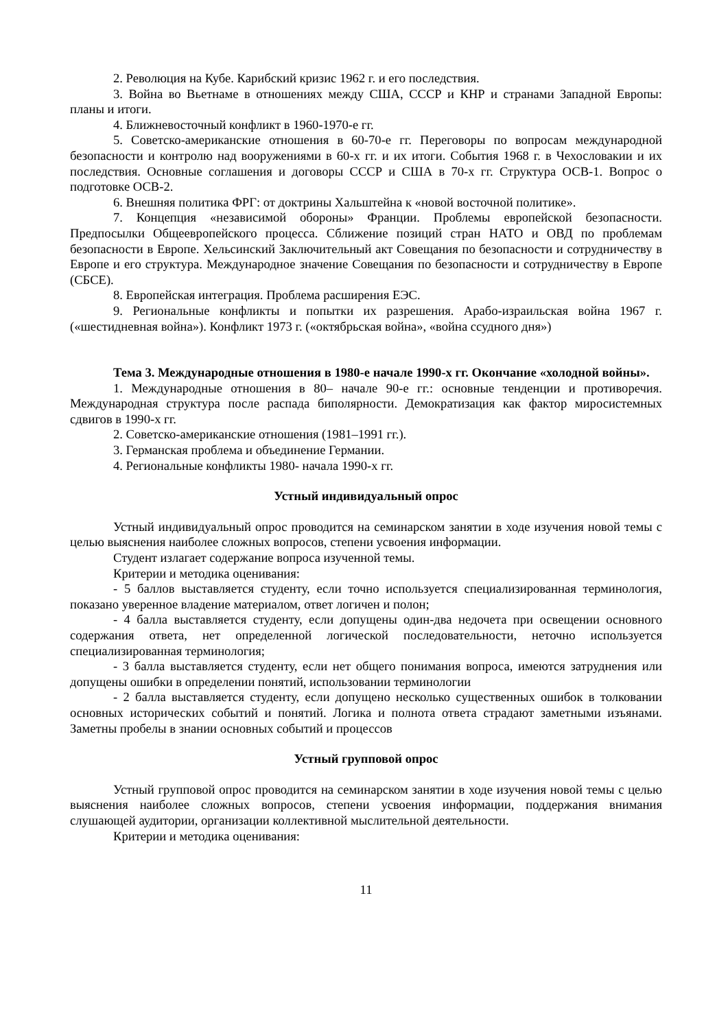2. Революция на Кубе. Карибский кризис 1962 г. и его последствия.
3. Война во Вьетнаме в отношениях между США, СССР и КНР и странами Западной Европы: планы и итоги.
4. Ближневосточный конфликт в 1960-1970-е гг.
5. Советско-американские отношения в 60-70-е гг. Переговоры по вопросам международной безопасности и контролю над вооружениями в 60-х гг. и их итоги. События 1968 г. в Чехословакии и их последствия. Основные соглашения и договоры СССР и США в 70-х гг. Структура ОСВ-1. Вопрос о подготовке ОСВ-2.
6. Внешняя политика ФРГ: от доктрины Хальштейна к «новой восточной политике».
7. Концепция «независимой обороны» Франции. Проблемы европейской безопасности. Предпосылки Общеевропейского процесса. Сближение позиций стран НАТО и ОВД по проблемам безопасности в Европе. Хельсинский Заключительный акт Совещания по безопасности и сотрудничеству в Европе и его структура. Международное значение Совещания по безопасности и сотрудничеству в Европе (СБСЕ).
8. Европейская интеграция. Проблема расширения ЕЭС.
9. Региональные конфликты и попытки их разрешения. Арабо-израильская война 1967 г. («шестидневная война»). Конфликт 1973 г. («октябрьская война», «война ссудного дня»)
Тема 3. Международные отношения в 1980-е начале 1990-х гг. Окончание «холодной войны».
1. Международные отношения в 80– начале 90-е гг.: основные тенденции и противоречия. Международная структура после распада биполярности. Демократизация как фактор миросистемных сдвигов в 1990-х гг.
2. Советско-американские отношения (1981–1991 гг.).
3. Германская проблема и объединение Германии.
4. Региональные конфликты 1980- начала 1990-х гг.
Устный индивидуальный опрос
Устный индивидуальный опрос проводится на семинарском занятии в ходе изучения новой темы с целью выяснения наиболее сложных вопросов, степени усвоения информации.
Студент излагает содержание вопроса изученной темы.
Критерии и методика оценивания:
- 5 баллов выставляется студенту, если точно используется специализированная терминология, показано уверенное владение материалом, ответ логичен и полон;
- 4 балла выставляется студенту, если допущены один-два недочета при освещении основного содержания ответа, нет определенной логической последовательности, неточно используется специализированная терминология;
- 3 балла выставляется студенту, если нет общего понимания вопроса, имеются затруднения или допущены ошибки в определении понятий, использовании терминологии
- 2 балла выставляется студенту, если допущено несколько существенных ошибок в толковании основных исторических событий и понятий. Логика и полнота ответа страдают заметными изъянами. Заметны пробелы в знании основных событий и процессов
Устный групповой опрос
Устный групповой опрос проводится на семинарском занятии в ходе изучения новой темы с целью выяснения наиболее сложных вопросов, степени усвоения информации, поддержания внимания слушающей аудитории, организации коллективной мыслительной деятельности.
Критерии и методика оценивания:
11